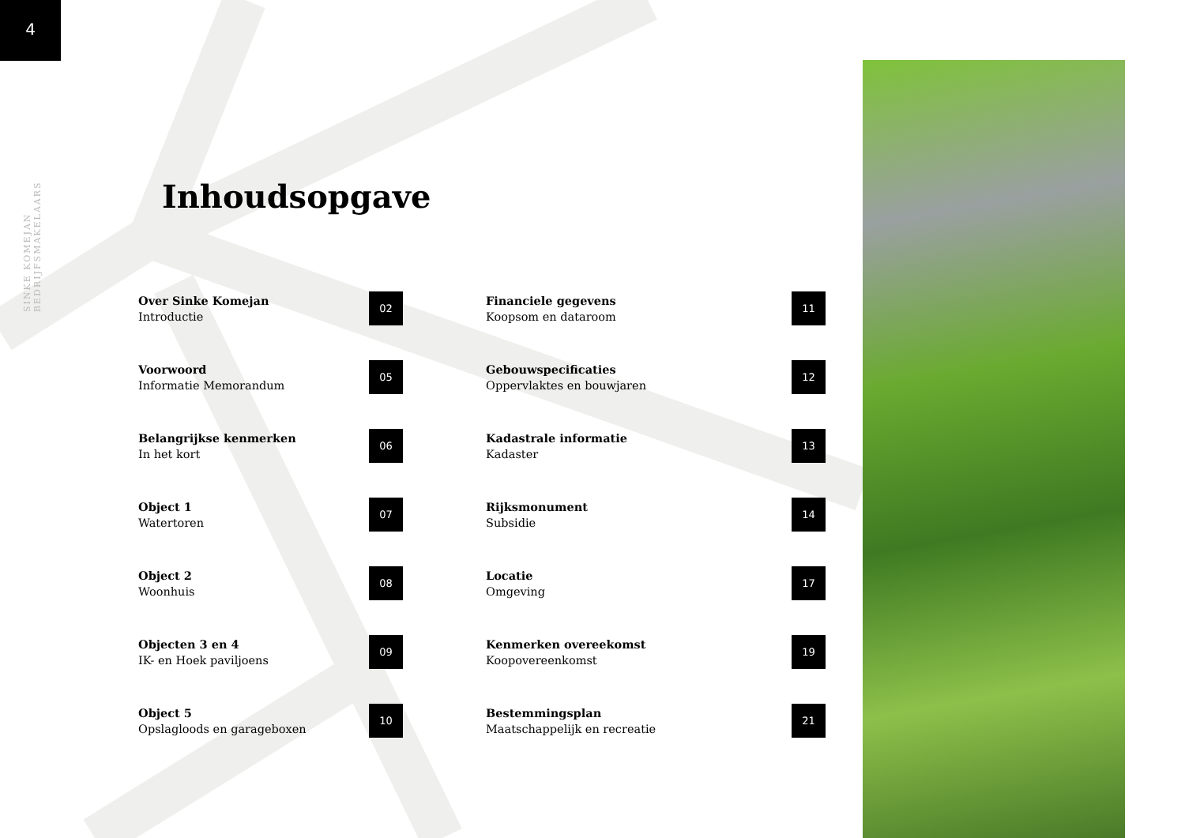4
SINKE KOMEJAN BEDRIJFSMAKELAARS
Inhoudsopgave
Over Sinke Komejan
Introductie
02
Financiele gegevens
Koopsom en dataroom
11
Voorwoord
Informatie Memorandum
05
Gebouwspecificaties
Oppervlaktes en bouwjaren
12
Belangrijkse kenmerken
In het kort
06
Kadastrale informatie
Kadaster
13
Object 1
Watertoren
07
Rijksmonument
Subsidie
14
Object 2
Woonhuis
08
Locatie
Omgeving
17
Objecten 3 en 4
IK- en Hoek paviljoens
09
Kenmerken overeekomst
Koopovereenkomst
19
Object 5
Opslagloods en garageboxen
10
Bestemmingsplan
Maatschappelijk en recreatie
21